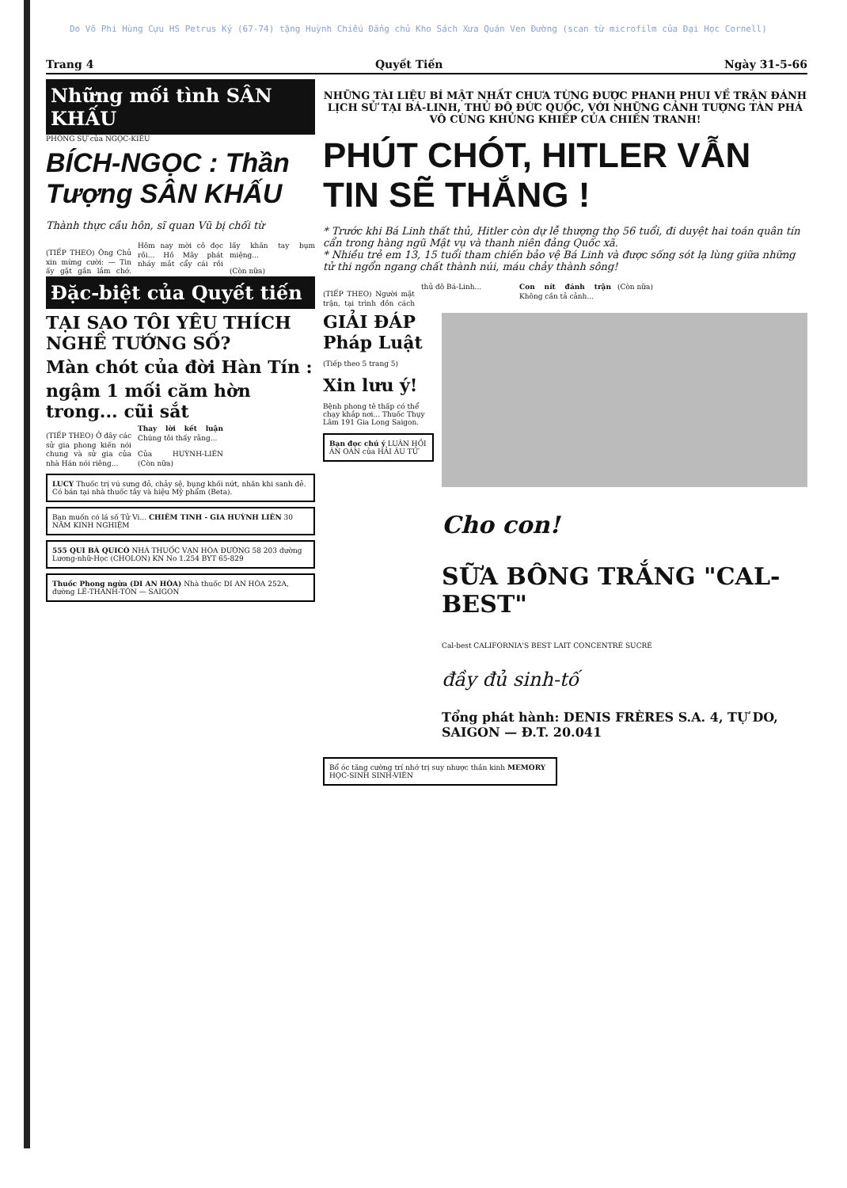Do Võ Phi Hùng Cựu HS Petrus Ký (67-74) tặng Huỳnh Chiếu Đẳng chủ Kho Sách Xưa Quán Ven Đường (scan từ microfilm của Đại Học Cornell)
Trang 4 Quyết Tiến Ngày 31-5-66
Những mối tình SÂN KHẤU
PHÓNG SỰ của NGỌC-KIỀU
BÍCH-NGỌC : Thần Tượng SÂN KHẤU
Thành thực cầu hôn, sĩ quan Vũ bị chối từ
(TIẾP THEO) Ông Chủ xin mừng cười: — Tin ấy gặt gần lắm chớ. Hôm nay mời cô đọc rồi... Hồ Mây phát nháy mắt cẩy cái rồi lấy khăn tay bụm miệng...
(Còn nữa)
Đặc-biệt của Quyết tiến
TẠI SAO TÔI YÊU THÍCH NGHỀ TƯỚNG SỐ?
Màn chót của đời Hàn Tín :
ngậm 1 mối căm hờn trong... cũi sắt
(TIẾP THEO) Ở đây các sử gia phong kiến nói chung và sử gia của nhà Hán nói riêng...
Thay lời kết luận Chúng tôi thấy rằng...
Của HUỲNH-LIÊN (Còn nữa)
LUCY Thuốc trị vú sưng đỏ, chảy sệ, bụng khối nứt, nhăn khi sanh đẻ. Có bán tại nhà thuốc tây và hiệu Mỹ phẩm (Beta).
Bạn muốn có lá số Tử Vi... CHIÊM TINH - GIA HUỲNH LIÊN 30 NĂM KINH NGHIỆM
555 QUI BÀ QUICÓ NHÀ THUỐC VẠN HÒA ĐƯỜNG 58 203 đường Lương-nhữ-Học (CHOLON) KN No 1.254 BYT 65-829
Thuốc Phong ngừa (DI AN HÒA) Nhà thuốc DI AN HÒA 252A, đường LÊ-THÁNH-TÔN — SAIGON
NHỮNG TÀI LIỆU BÍ MẬT NHẤT CHƯA TỪNG ĐƯỢC PHANH PHUI VỀ TRẬN ĐÁNH LỊCH SỬ TẠI BÁ-LINH, THỦ ĐÔ ĐỨC QUỐC, VỚI NHỮNG CẢNH TƯỢNG TÀN PHÁ VÔ CÙNG KHỦNG KHIẾP CỦA CHIẾN TRANH!
PHÚT CHÓT, HITLER VẪN TIN SẼ THẮNG !
* Trước khi Bá Linh thất thủ, Hitler còn dự lễ thượng thọ 56 tuổi, đi duyệt hai toán quân tín cẩn trong hàng ngũ Mật vụ và thanh niên đảng Quốc xã.
* Nhiều trẻ em 13, 15 tuổi tham chiến bảo vệ Bá Linh và được sống sót lạ lùng giữa những tử thi ngổn ngang chất thành núi, máu chảy thành sông!
(TIẾP THEO) Người mật trận, tại trình đồn cách thủ đô Bá-Linh...
Con nít đánh trận Không cần tả cảnh...
(Còn nữa)
GIẢI ĐÁP Pháp Luật
(Tiếp theo 5 trang 5)
Xin lưu ý!
Bệnh phong tê thấp có thể chạy khắp nơi... Thuốc Thụy Lâm 191 Gia Long Saigon.
Bạn đọc chú ý LUÂN HỒI ÂN OÁN của HẢI ÂU TỬ
Cho con!
SỮA BÔNG TRẮNG "CAL-BEST"
Cal-best CALIFORNIA'S BEST LAIT CONCENTRÉ SUCRÉ
đầy đủ sinh-tố
Tổng phát hành: DENIS FRÈRES S.A. 4, TỰ DO, SAIGON — Đ.T. 20.041
Bổ óc tăng cường trí nhớ trị suy nhược thần kinh MEMORY HỌC-SINH SINH-VIÊN